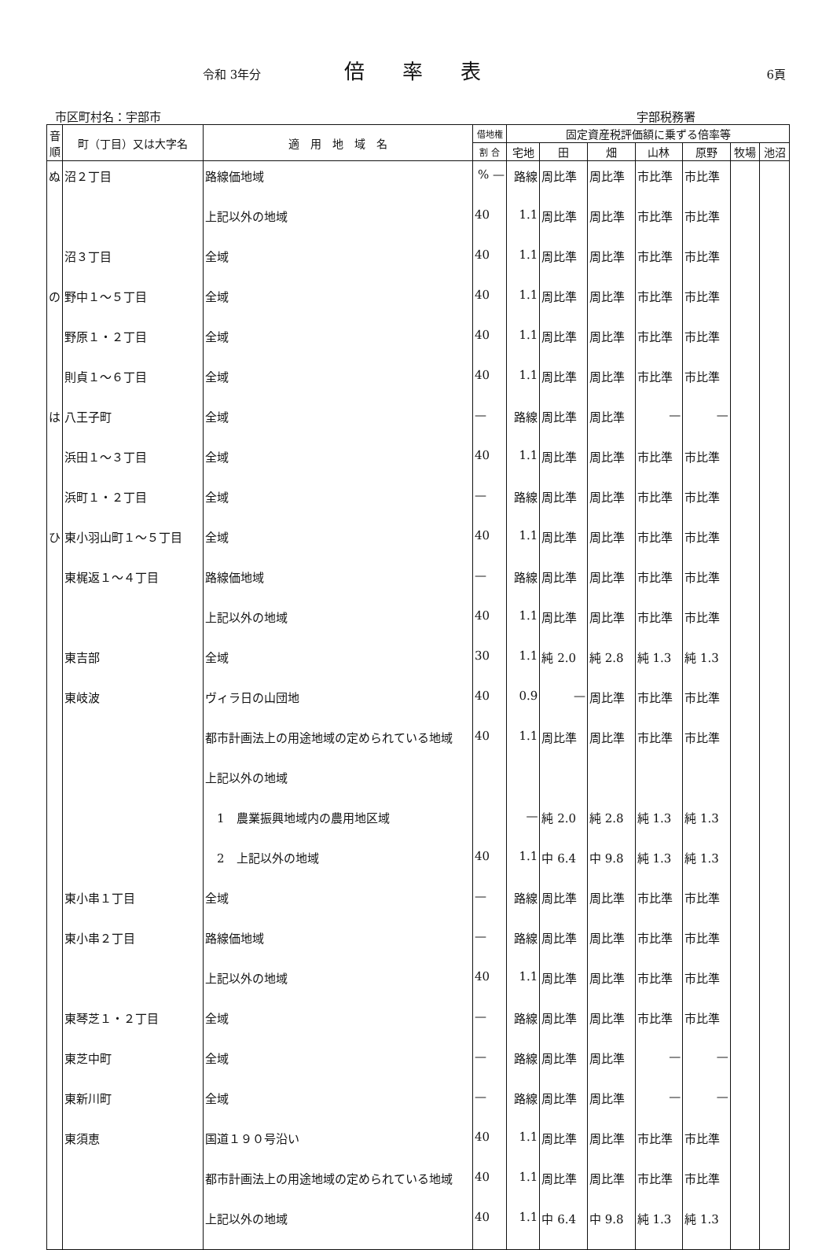令和 3年分 倍率表 6頁
市区町村名：宇部市 宇部税務署
| 音順 | 町（丁目）又は大字名 | 適 用 地 域 名 | 借地権 | 固定資産税評価額に乗ずる倍率等 | | | | | | |
| --- | --- | --- | --- | --- | --- | --- | --- | --- | --- | --- |
| | | | 割 合 | 宅地 | 田 | 畑 | 山林 | 原野 | 牧場 | 池沼 |
| ぬ | 沼２丁目 | 路線価地域 | % — | 路線 | 周比準 | 周比準 | 市比準 | 市比準 | | |
| | | 上記以外の地域 | 40 | 1.1 | 周比準 | 周比準 | 市比準 | 市比準 | | |
| | 沼３丁目 | 全域 | 40 | 1.1 | 周比準 | 周比準 | 市比準 | 市比準 | | |
| の | 野中１～５丁目 | 全域 | 40 | 1.1 | 周比準 | 周比準 | 市比準 | 市比準 | | |
| | 野原１・２丁目 | 全域 | 40 | 1.1 | 周比準 | 周比準 | 市比準 | 市比準 | | |
| | 則貞１～６丁目 | 全域 | 40 | 1.1 | 周比準 | 周比準 | 市比準 | 市比準 | | |
| は | 八王子町 | 全域 | — | 路線 | 周比準 | 周比準 | — | — | | |
| | 浜田１～３丁目 | 全域 | 40 | 1.1 | 周比準 | 周比準 | 市比準 | 市比準 | | |
| | 浜町１・２丁目 | 全域 | — | 路線 | 周比準 | 周比準 | 市比準 | 市比準 | | |
| ひ | 東小羽山町１～５丁目 | 全域 | 40 | 1.1 | 周比準 | 周比準 | 市比準 | 市比準 | | |
| | 東梶返１～４丁目 | 路線価地域 | — | 路線 | 周比準 | 周比準 | 市比準 | 市比準 | | |
| | | 上記以外の地域 | 40 | 1.1 | 周比準 | 周比準 | 市比準 | 市比準 | | |
| | 東吉部 | 全域 | 30 | 1.1 | 純 2.0 | 純 2.8 | 純 1.3 | 純 1.3 | | |
| | 東岐波 | ヴィラ日の山団地 | 40 | 0.9 | — | 周比準 | 市比準 | 市比準 | | |
| | | 都市計画法上の用途地域の定められている地域 | 40 | 1.1 | 周比準 | 周比準 | 市比準 | 市比準 | | |
| | | 上記以外の地域 | | | | | | | | |
| | | 1 農業振興地域内の農用地区域 | | — | 純 2.0 | 純 2.8 | 純 1.3 | 純 1.3 | | |
| | | 2 上記以外の地域 | 40 | 1.1 | 中 6.4 | 中 9.8 | 純 1.3 | 純 1.3 | | |
| | 東小串１丁目 | 全域 | — | 路線 | 周比準 | 周比準 | 市比準 | 市比準 | | |
| | 東小串２丁目 | 路線価地域 | — | 路線 | 周比準 | 周比準 | 市比準 | 市比準 | | |
| | | 上記以外の地域 | 40 | 1.1 | 周比準 | 周比準 | 市比準 | 市比準 | | |
| | 東琴芝１・２丁目 | 全域 | — | 路線 | 周比準 | 周比準 | 市比準 | 市比準 | | |
| | 東芝中町 | 全域 | — | 路線 | 周比準 | 周比準 | — | — | | |
| | 東新川町 | 全域 | — | 路線 | 周比準 | 周比準 | — | — | | |
| | 東須恵 | 国道１９０号沿い | 40 | 1.1 | 周比準 | 周比準 | 市比準 | 市比準 | | |
| | | 都市計画法上の用途地域の定められている地域 | 40 | 1.1 | 周比準 | 周比準 | 市比準 | 市比準 | | |
| | | 上記以外の地域 | 40 | 1.1 | 中 6.4 | 中 9.8 | 純 1.3 | 純 1.3 | | |